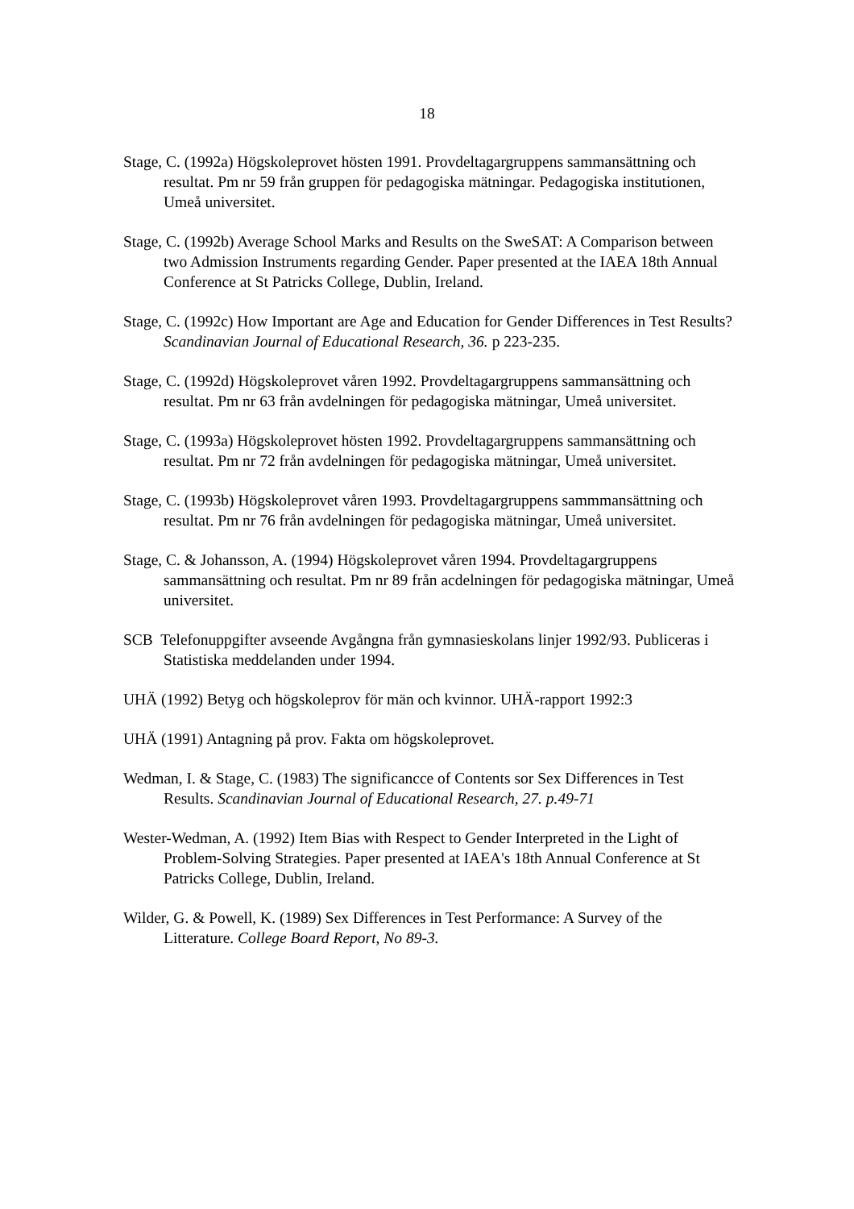18
Stage, C. (1992a) Högskoleprovet hösten 1991. Provdeltagargruppens sammansättning och resultat. Pm nr 59 från gruppen för pedagogiska mätningar. Pedagogiska institutionen, Umeå universitet.
Stage, C. (1992b) Average School Marks and Results on the SweSAT: A Comparison between two Admission Instruments regarding Gender. Paper presented at the IAEA 18th Annual Conference at St Patricks College, Dublin, Ireland.
Stage, C. (1992c) How Important are Age and Education for Gender Differences in Test Results? Scandinavian Journal of Educational Research, 36. p 223-235.
Stage, C. (1992d) Högskoleprovet våren 1992. Provdeltagargruppens sammansättning och resultat. Pm nr 63 från avdelningen för pedagogiska mätningar, Umeå universitet.
Stage, C. (1993a) Högskoleprovet hösten 1992. Provdeltagargruppens sammansättning och resultat. Pm nr 72 från avdelningen för pedagogiska mätningar, Umeå universitet.
Stage, C. (1993b) Högskoleprovet våren 1993. Provdeltagargruppens sammmansättning och resultat. Pm nr 76 från avdelningen för pedagogiska mätningar, Umeå universitet.
Stage, C. & Johansson, A. (1994) Högskoleprovet våren 1994. Provdeltagargruppens sammansättning och resultat. Pm nr 89 från acdelningen för pedagogiska mätningar, Umeå universitet.
SCB Telefonuppgifter avseende Avgångna från gymnasieskolans linjer 1992/93. Publiceras i Statistiska meddelanden under 1994.
UHÄ (1992) Betyg och högskoleprov för män och kvinnor. UHÄ-rapport 1992:3
UHÄ (1991) Antagning på prov. Fakta om högskoleprovet.
Wedman, I. & Stage, C. (1983) The significancce of Contents sor Sex Differences in Test Results. Scandinavian Journal of Educational Research, 27. p.49-71
Wester-Wedman, A. (1992) Item Bias with Respect to Gender Interpreted in the Light of Problem-Solving Strategies. Paper presented at IAEA's 18th Annual Conference at St Patricks College, Dublin, Ireland.
Wilder, G. & Powell, K. (1989) Sex Differences in Test Performance: A Survey of the Litterature. College Board Report, No 89-3.